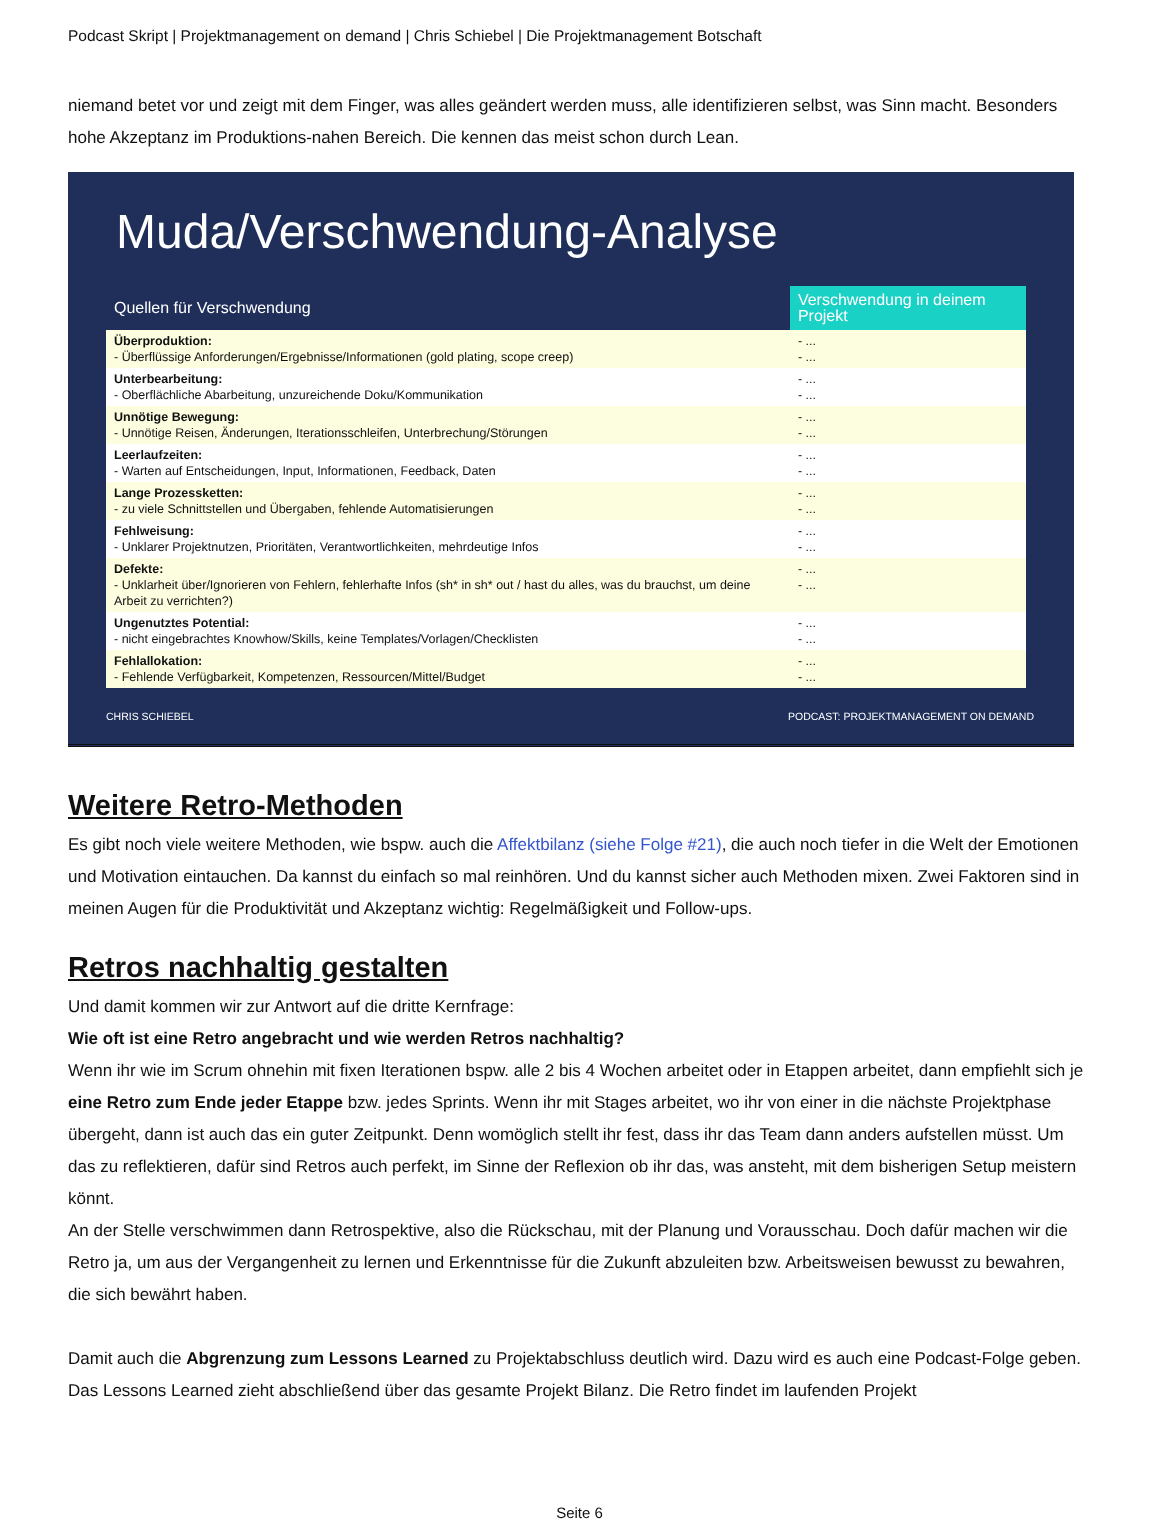Podcast Skript | Projektmanagement on demand | Chris Schiebel | Die Projektmanagement Botschaft
niemand betet vor und zeigt mit dem Finger, was alles geändert werden muss, alle identifizieren selbst, was Sinn macht. Besonders hohe Akzeptanz im Produktions-nahen Bereich. Die kennen das meist schon durch Lean.
Muda/Verschwendung-Analyse
| Quellen für Verschwendung | Verschwendung in deinem Projekt |
| --- | --- |
| Überproduktion: - Überflüssige Anforderungen/Ergebnisse/Informationen (gold plating, scope creep) | - ... - ... |
| Unterbearbeitung: - Oberflächliche Abarbeitung, unzureichende Doku/Kommunikation | - ... - ... |
| Unnötige Bewegung: - Unnötige Reisen, Änderungen, Iterationsschleifen, Unterbrechung/Störungen | - ... - ... |
| Leerlaufzeiten: - Warten auf Entscheidungen, Input, Informationen, Feedback, Daten | - ... - ... |
| Lange Prozessketten: - zu viele Schnittstellen und Übergaben, fehlende Automatisierungen | - ... - ... |
| Fehlweisung: - Unklarer Projektnutzen, Prioritäten, Verantwortlichkeiten, mehrdeutige Infos | - ... - ... |
| Defekte: - Unklarheit über/Ignorieren von Fehlern, fehlerhafte Infos (sh* in sh* out / hast du alles, was du brauchst, um deine Arbeit zu verrichten?) | - ... - ... |
| Ungenutztes Potential: - nicht eingebrachtes Knowhow/Skills, keine Templates/Vorlagen/Checklisten | - ... - ... |
| Fehlallokation: - Fehlende Verfügbarkeit, Kompetenzen, Ressourcen/Mittel/Budget | - ... - ... |
CHRIS SCHIEBEL PODCAST: PROJEKTMANAGEMENT ON DEMAND
Weitere Retro-Methoden
Es gibt noch viele weitere Methoden, wie bspw. auch die Affektbilanz (siehe Folge #21), die auch noch tiefer in die Welt der Emotionen und Motivation eintauchen. Da kannst du einfach so mal reinhören. Und du kannst sicher auch Methoden mixen. Zwei Faktoren sind in meinen Augen für die Produktivität und Akzeptanz wichtig: Regelmäßigkeit und Follow-ups.
Retros nachhaltig gestalten
Und damit kommen wir zur Antwort auf die dritte Kernfrage:
Wie oft ist eine Retro angebracht und wie werden Retros nachhaltig?
Wenn ihr wie im Scrum ohnehin mit fixen Iterationen bspw. alle 2 bis 4 Wochen arbeitet oder in Etappen arbeitet, dann empfiehlt sich je eine Retro zum Ende jeder Etappe bzw. jedes Sprints. Wenn ihr mit Stages arbeitet, wo ihr von einer in die nächste Projektphase übergeht, dann ist auch das ein guter Zeitpunkt. Denn womöglich stellt ihr fest, dass ihr das Team dann anders aufstellen müsst. Um das zu reflektieren, dafür sind Retros auch perfekt, im Sinne der Reflexion ob ihr das, was ansteht, mit dem bisherigen Setup meistern könnt.
An der Stelle verschwimmen dann Retrospektive, also die Rückschau, mit der Planung und Vorausschau. Doch dafür machen wir die Retro ja, um aus der Vergangenheit zu lernen und Erkenntnisse für die Zukunft abzuleiten bzw. Arbeitsweisen bewusst zu bewahren, die sich bewährt haben.
Damit auch die Abgrenzung zum Lessons Learned zu Projektabschluss deutlich wird. Dazu wird es auch eine Podcast-Folge geben. Das Lessons Learned zieht abschließend über das gesamte Projekt Bilanz. Die Retro findet im laufenden Projekt
Seite 6